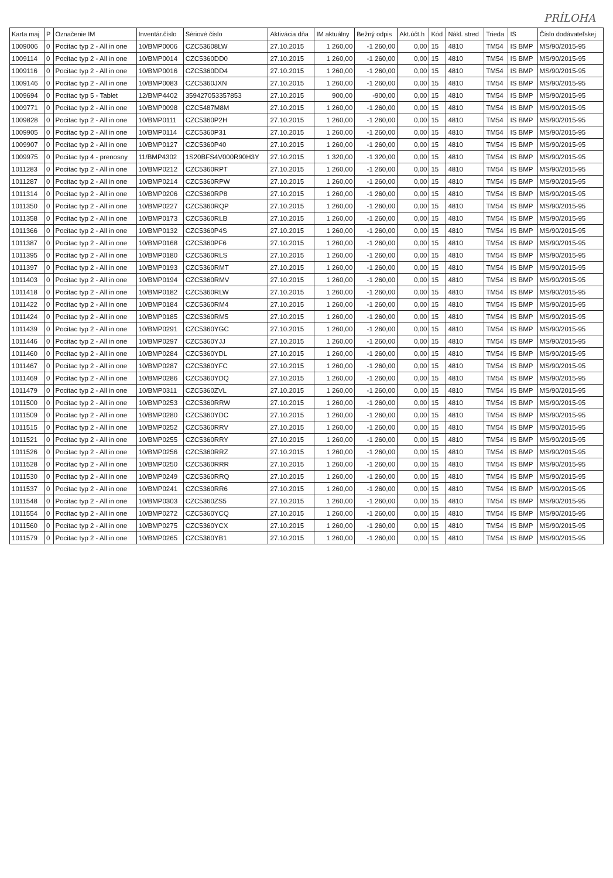PRÍLOHA
| Karta maj | P | Označenie IM | Inventár.číslo | Sériové číslo | Aktivácia dňa | IM aktuálny | Bežný odpis | Akt.účt.h | Kód | Nákl. stred | Trieda | IS | Číslo dodávateľskej |
| --- | --- | --- | --- | --- | --- | --- | --- | --- | --- | --- | --- | --- | --- |
| 1009006 | 0 | Pocitac typ 2 - All in one | 10/BMP0006 | CZC53608LW | 27.10.2015 | 1 260,00 | -1 260,00 | 0,00 | 15 | 4810 | TM54 | IS BMP | MS/90/2015-95 |
| 1009114 | 0 | Pocitac typ 2 - All in one | 10/BMP0014 | CZC5360DD0 | 27.10.2015 | 1 260,00 | -1 260,00 | 0,00 | 15 | 4810 | TM54 | IS BMP | MS/90/2015-95 |
| 1009116 | 0 | Pocitac typ 2 - All in one | 10/BMP0016 | CZC5360DD4 | 27.10.2015 | 1 260,00 | -1 260,00 | 0,00 | 15 | 4810 | TM54 | IS BMP | MS/90/2015-95 |
| 1009146 | 0 | Pocitac typ 2 - All in one | 10/BMP0083 | CZC5360JXN | 27.10.2015 | 1 260,00 | -1 260,00 | 0,00 | 15 | 4810 | TM54 | IS BMP | MS/90/2015-95 |
| 1009694 | 0 | Pocitac typ 5 - Tablet | 12/BMP4402 | 359427053357853 | 27.10.2015 | 900,00 | -900,00 | 0,00 | 15 | 4810 | TM54 | IS BMP | MS/90/2015-95 |
| 1009771 | 0 | Pocitac typ 2 - All in one | 10/BMP0098 | CZC5487M8M | 27.10.2015 | 1 260,00 | -1 260,00 | 0,00 | 15 | 4810 | TM54 | IS BMP | MS/90/2015-95 |
| 1009828 | 0 | Pocitac typ 2 - All in one | 10/BMP0111 | CZC5360P2H | 27.10.2015 | 1 260,00 | -1 260,00 | 0,00 | 15 | 4810 | TM54 | IS BMP | MS/90/2015-95 |
| 1009905 | 0 | Pocitac typ 2 - All in one | 10/BMP0114 | CZC5360P31 | 27.10.2015 | 1 260,00 | -1 260,00 | 0,00 | 15 | 4810 | TM54 | IS BMP | MS/90/2015-95 |
| 1009907 | 0 | Pocitac typ 2 - All in one | 10/BMP0127 | CZC5360P40 | 27.10.2015 | 1 260,00 | -1 260,00 | 0,00 | 15 | 4810 | TM54 | IS BMP | MS/90/2015-95 |
| 1009975 | 0 | Pocitac typ 4 - prenosny | 11/BMP4302 | 1S20BFS4V000R90H3Y | 27.10.2015 | 1 320,00 | -1 320,00 | 0,00 | 15 | 4810 | TM54 | IS BMP | MS/90/2015-95 |
| 1011283 | 0 | Pocitac typ 2 - All in one | 10/BMP0212 | CZC5360RPT | 27.10.2015 | 1 260,00 | -1 260,00 | 0,00 | 15 | 4810 | TM54 | IS BMP | MS/90/2015-95 |
| 1011287 | 0 | Pocitac typ 2 - All in one | 10/BMP0214 | CZC5360RPW | 27.10.2015 | 1 260,00 | -1 260,00 | 0,00 | 15 | 4810 | TM54 | IS BMP | MS/90/2015-95 |
| 1011314 | 0 | Pocitac typ 2 - All in one | 10/BMP0206 | CZC5360RP8 | 27.10.2015 | 1 260,00 | -1 260,00 | 0,00 | 15 | 4810 | TM54 | IS BMP | MS/90/2015-95 |
| 1011350 | 0 | Pocitac typ 2 - All in one | 10/BMP0227 | CZC5360RQP | 27.10.2015 | 1 260,00 | -1 260,00 | 0,00 | 15 | 4810 | TM54 | IS BMP | MS/90/2015-95 |
| 1011358 | 0 | Pocitac typ 2 - All in one | 10/BMP0173 | CZC5360RLB | 27.10.2015 | 1 260,00 | -1 260,00 | 0,00 | 15 | 4810 | TM54 | IS BMP | MS/90/2015-95 |
| 1011366 | 0 | Pocitac typ 2 - All in one | 10/BMP0132 | CZC5360P4S | 27.10.2015 | 1 260,00 | -1 260,00 | 0,00 | 15 | 4810 | TM54 | IS BMP | MS/90/2015-95 |
| 1011387 | 0 | Pocitac typ 2 - All in one | 10/BMP0168 | CZC5360PF6 | 27.10.2015 | 1 260,00 | -1 260,00 | 0,00 | 15 | 4810 | TM54 | IS BMP | MS/90/2015-95 |
| 1011395 | 0 | Pocitac typ 2 - All in one | 10/BMP0180 | CZC5360RLS | 27.10.2015 | 1 260,00 | -1 260,00 | 0,00 | 15 | 4810 | TM54 | IS BMP | MS/90/2015-95 |
| 1011397 | 0 | Pocitac typ 2 - All in one | 10/BMP0193 | CZC5360RMT | 27.10.2015 | 1 260,00 | -1 260,00 | 0,00 | 15 | 4810 | TM54 | IS BMP | MS/90/2015-95 |
| 1011403 | 0 | Pocitac typ 2 - All in one | 10/BMP0194 | CZC5360RMV | 27.10.2015 | 1 260,00 | -1 260,00 | 0,00 | 15 | 4810 | TM54 | IS BMP | MS/90/2015-95 |
| 1011418 | 0 | Pocitac typ 2 - All in one | 10/BMP0182 | CZC5360RLW | 27.10.2015 | 1 260,00 | -1 260,00 | 0,00 | 15 | 4810 | TM54 | IS BMP | MS/90/2015-95 |
| 1011422 | 0 | Pocitac typ 2 - All in one | 10/BMP0184 | CZC5360RM4 | 27.10.2015 | 1 260,00 | -1 260,00 | 0,00 | 15 | 4810 | TM54 | IS BMP | MS/90/2015-95 |
| 1011424 | 0 | Pocitac typ 2 - All in one | 10/BMP0185 | CZC5360RM5 | 27.10.2015 | 1 260,00 | -1 260,00 | 0,00 | 15 | 4810 | TM54 | IS BMP | MS/90/2015-95 |
| 1011439 | 0 | Pocitac typ 2 - All in one | 10/BMP0291 | CZC5360YGC | 27.10.2015 | 1 260,00 | -1 260,00 | 0,00 | 15 | 4810 | TM54 | IS BMP | MS/90/2015-95 |
| 1011446 | 0 | Pocitac typ 2 - All in one | 10/BMP0297 | CZC5360YJJ | 27.10.2015 | 1 260,00 | -1 260,00 | 0,00 | 15 | 4810 | TM54 | IS BMP | MS/90/2015-95 |
| 1011460 | 0 | Pocitac typ 2 - All in one | 10/BMP0284 | CZC5360YDL | 27.10.2015 | 1 260,00 | -1 260,00 | 0,00 | 15 | 4810 | TM54 | IS BMP | MS/90/2015-95 |
| 1011467 | 0 | Pocitac typ 2 - All in one | 10/BMP0287 | CZC5360YFC | 27.10.2015 | 1 260,00 | -1 260,00 | 0,00 | 15 | 4810 | TM54 | IS BMP | MS/90/2015-95 |
| 1011469 | 0 | Pocitac typ 2 - All in one | 10/BMP0286 | CZC5360YDQ | 27.10.2015 | 1 260,00 | -1 260,00 | 0,00 | 15 | 4810 | TM54 | IS BMP | MS/90/2015-95 |
| 1011479 | 0 | Pocitac typ 2 - All in one | 10/BMP0311 | CZC5360ZVL | 27.10.2015 | 1 260,00 | -1 260,00 | 0,00 | 15 | 4810 | TM54 | IS BMP | MS/90/2015-95 |
| 1011500 | 0 | Pocitac typ 2 - All in one | 10/BMP0253 | CZC5360RRW | 27.10.2015 | 1 260,00 | -1 260,00 | 0,00 | 15 | 4810 | TM54 | IS BMP | MS/90/2015-95 |
| 1011509 | 0 | Pocitac typ 2 - All in one | 10/BMP0280 | CZC5360YDC | 27.10.2015 | 1 260,00 | -1 260,00 | 0,00 | 15 | 4810 | TM54 | IS BMP | MS/90/2015-95 |
| 1011515 | 0 | Pocitac typ 2 - All in one | 10/BMP0252 | CZC5360RRV | 27.10.2015 | 1 260,00 | -1 260,00 | 0,00 | 15 | 4810 | TM54 | IS BMP | MS/90/2015-95 |
| 1011521 | 0 | Pocitac typ 2 - All in one | 10/BMP0255 | CZC5360RRY | 27.10.2015 | 1 260,00 | -1 260,00 | 0,00 | 15 | 4810 | TM54 | IS BMP | MS/90/2015-95 |
| 1011526 | 0 | Pocitac typ 2 - All in one | 10/BMP0256 | CZC5360RRZ | 27.10.2015 | 1 260,00 | -1 260,00 | 0,00 | 15 | 4810 | TM54 | IS BMP | MS/90/2015-95 |
| 1011528 | 0 | Pocitac typ 2 - All in one | 10/BMP0250 | CZC5360RRR | 27.10.2015 | 1 260,00 | -1 260,00 | 0,00 | 15 | 4810 | TM54 | IS BMP | MS/90/2015-95 |
| 1011530 | 0 | Pocitac typ 2 - All in one | 10/BMP0249 | CZC5360RRQ | 27.10.2015 | 1 260,00 | -1 260,00 | 0,00 | 15 | 4810 | TM54 | IS BMP | MS/90/2015-95 |
| 1011537 | 0 | Pocitac typ 2 - All in one | 10/BMP0241 | CZC5360RR6 | 27.10.2015 | 1 260,00 | -1 260,00 | 0,00 | 15 | 4810 | TM54 | IS BMP | MS/90/2015-95 |
| 1011548 | 0 | Pocitac typ 2 - All in one | 10/BMP0303 | CZC5360ZS5 | 27.10.2015 | 1 260,00 | -1 260,00 | 0,00 | 15 | 4810 | TM54 | IS BMP | MS/90/2015-95 |
| 1011554 | 0 | Pocitac typ 2 - All in one | 10/BMP0272 | CZC5360YCQ | 27.10.2015 | 1 260,00 | -1 260,00 | 0,00 | 15 | 4810 | TM54 | IS BMP | MS/90/2015-95 |
| 1011560 | 0 | Pocitac typ 2 - All in one | 10/BMP0275 | CZC5360YCX | 27.10.2015 | 1 260,00 | -1 260,00 | 0,00 | 15 | 4810 | TM54 | IS BMP | MS/90/2015-95 |
| 1011579 | 0 | Pocitac typ 2 - All in one | 10/BMP0265 | CZC5360YB1 | 27.10.2015 | 1 260,00 | -1 260,00 | 0,00 | 15 | 4810 | TM54 | IS BMP | MS/90/2015-95 |